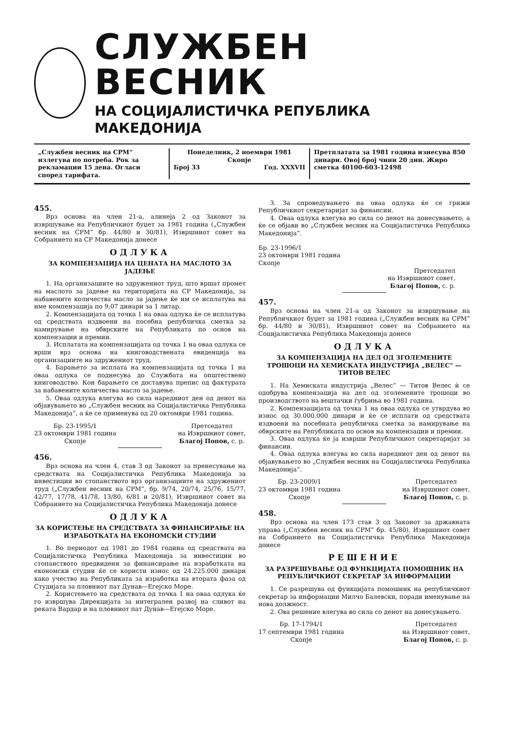СЛУЖБЕН ВЕСНИК
НА СОЦИЈАЛИСТИЧКА РЕПУБЛИКА МАКЕДОНИЈА
„Службен весник на СРМ“ излегува по потреба. Рок за рекламации 15 дена. Огласи според тарифата.
Понеделник, 2 ноември 1981
Скопје
Број 33 Год. XXXVII
Претплатата за 1981 година изнесува 850 динари. Овој број чини 20 дин. Жиро сметка 40100-603-12498
455.
Врз основа на член 21-а, алинеја 2 од Законот за извршување на Републичкиот буџет за 1981 година („Службен весник на СРМ“ бр. 44/80 и 30/81), Извршниот совет на Собранието на СР Македонија донесе
ОДЛУКА
ЗА КОМПЕНЗАЦИЈА НА ЦЕНАТА НА МАСЛОТО ЗА ЈАДЕЊЕ
1. На организациите на здружениот труд, што вршат промет на маслото за јадење на територијата на СР Македонија, за набавените количества масло за јадење ќе им се исплатува на име компензација по 9,07 динари за 1 литар.
2. Компензацијата од точка 1 на оваа одлука ќе се исплатува од средствата издвоени на посебна републичка сметка за намирување на обврските на Републиката по основ на компензации и премии.
3. Исплатата на компензацијата од точка 1 на оваа одлука се врши врз основа на книговодствената евиденција на организациите на здружениот труд.
4. Барањето за исплата на компензацијата од точка 1 на оваа одлука се поднесува до Службата на општествено книговодство. Кон барањето се доставува препис од фактурата за набавените количества масло за јадење.
5. Оваа одлука влегува во сила наредниот ден од денот на објавувањето во „Службен весник на Социјалистичка Република Македонија“, а ќе се применува од 20 октомври 1981 година.
Бр. 23-1995/1
23 октомври 1981 година
Скопје
Претседател
на Извршниот совет,
Благој Попов, с. р.
456.
Врз основа на член 4, став 3 од Законот за пренесување на средствата на Социјалистичка Република Македонија за инвестиции во стопанството врз организациите на здружениот труд („Службен весник на СРМ“, бр. 9/74, 20/74, 25/76, 15/77, 42/77, 17/78, 41/78, 13/80, 6/81 и 20/81), Извршниот совет на Собранието на Социјалистичка Република Македонија донесе
ОДЛУКА
ЗА КОРИСТЕЊЕ НА СРЕДСТВАТА ЗА ФИНАНСИРАЊЕ НА ИЗРАБОТКАТА НА ЕКОНОМСКИ СТУДИИ
1. Во периодот од 1981 до 1984 година од средствата на Социјалистичка Република Македонија за инвестиции во стопанството предвидени за финансирање на изработката на економски студии ќе се користи износ од 24.225.000 динари како учество на Републиката за изработка на втората фаза од Студијата за пловниот пат Дунав—Егејско Море.
2. Користењето на средствата од точка 1 на оваа одлука ќе го извршува Дирекцијата за интегрален развој на сливот на реката Вардар и на пловниот пат Дунав—Егејско Море.
3. За спроведувањето на оваа одлука ќе се грижи Републичкиот секретаријат за финансии.
4. Оваа одлука влегува во сила со денот на донесувањето, а ќе се објави во „Службен весник на Социјалистичка Република Македонија“.
Бр. 23-1996/1
23 октомври 1981 година
Скопје
Претседател
на Извршниот совет,
Благој Попов, с. р.
457.
Врз основа на член 21-а од Законот за извршување на Републичкиот буџет за 1981 година („Службен весник на СРМ“ бр. 44/80 и 30/81), Извршниот совет на Собранието на Социјалистичка Република Македонија донесе
ОДЛУКА
ЗА КОМПЕНЗАЦИЈА НА ДЕЛ ОД ЗГОЛЕМЕНИТЕ ТРОШОЦИ НА ХЕМИСКАТА ИНДУСТРИЈА „ВЕЛЕС“ — ТИТОВ ВЕЛЕС
1. На Хемиската индустрија „Велес“ — Титов Велес ѝ се одобрува компензација на дел од зголемените трошоци во производството на вештачки ѓубриња во 1981 година.
2. Компензацијата од точка 1 на оваа одлука се утврдува во износ од 30.000.000 динари и ќе се исплати од средствата издвоени на посебната републичка сметка за намирување на обврските на Републиката по основ на компензации и премии.
3. Оваа одлука ќе ја изврши Републичкиот секретаријат за финансии.
4. Оваа одлука влегува во сила наредниот ден од денот на објавувањето во „Службен весник на Социјалистичка Република Македонија“.
Бр. 23-2009/1
23 октомври 1981 година
Скопје
Претседател
на Извршниот совет,
Благој Попов, с. р.
458.
Врз основа на член 173 став 3 од Законот за државната управа („Службен весник на СРМ“ бр. 45/80), Извршниот совет на Собранието на Социјалистичка Република Македонија донесе
РЕШЕНИЕ
ЗА РАЗРЕШУВАЊЕ ОД ФУНКЦИЈАТА ПОМОШНИК НА РЕПУБЛИЧКИОТ СЕКРЕТАР ЗА ИНФОРМАЦИИ
1. Се разрешува од функцијата помошник на републичкиот секретар за информации Милчо Балевски, поради именување на нова должност.
2. Ова решение влегува во сила со денот на донесувањето.
Бр. 17-1794/1
17 септември 1981 година
Скопје
Претседател
на Извршниот совет,
Благој Попов, с. р.